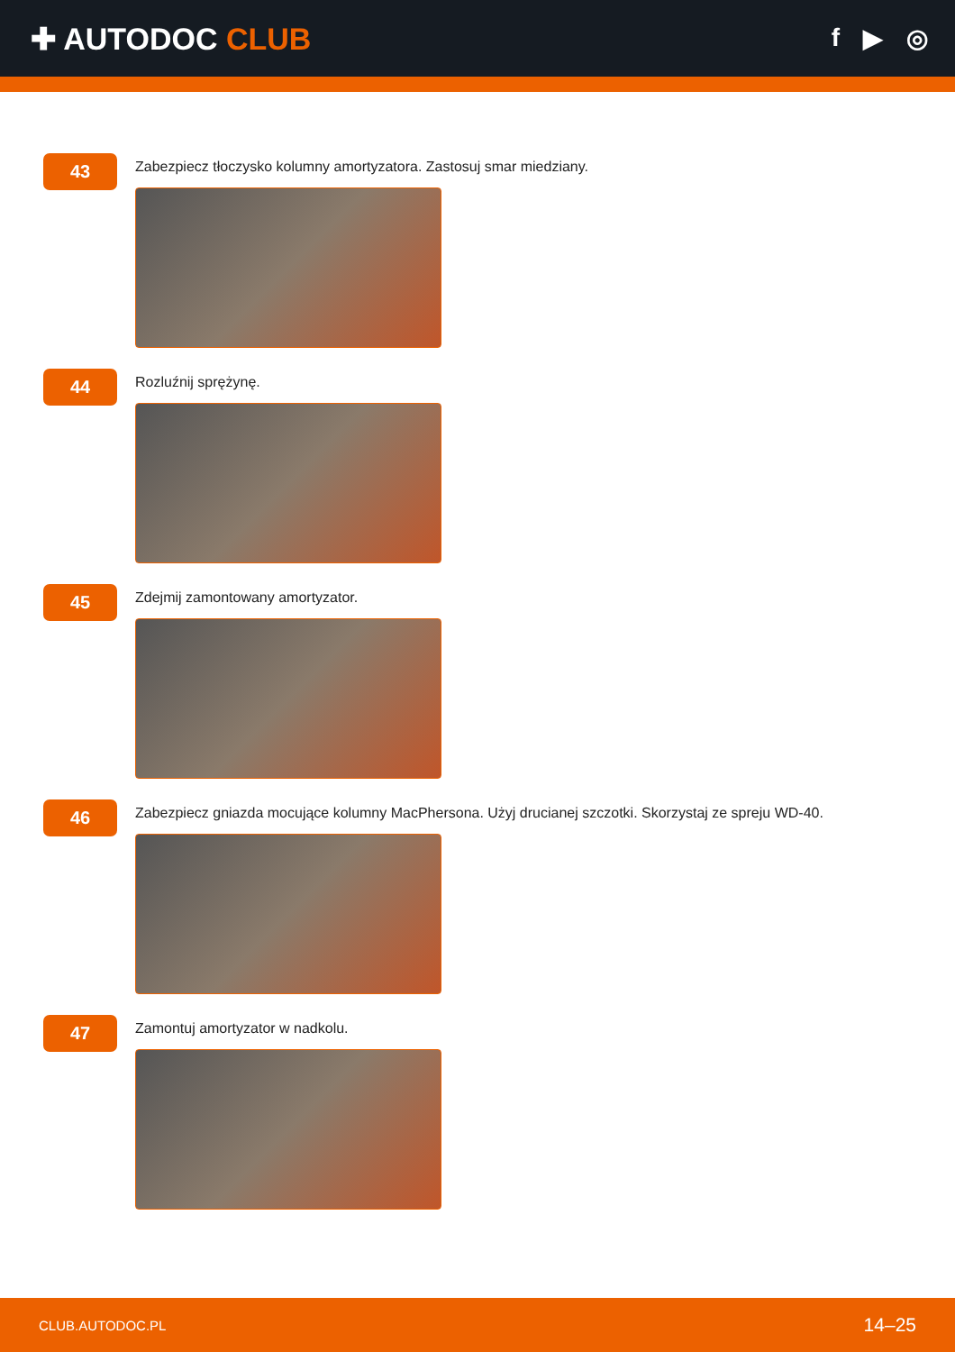✚ AUTODOC CLUB
f ▶ ◎
43
Zabezpiecz tłoczysko kolumny amortyzatora. Zastosuj smar miedziany.
44
Rozluźnij sprężynę.
45
Zdejmij zamontowany amortyzator.
46
Zabezpiecz gniazda mocujące kolumny MacPhersona. Użyj drucianej szczotki. Skorzystaj ze spreju WD-40.
47
Zamontuj amortyzator w nadkolu.
CLUB.AUTODOC.PL 14–25